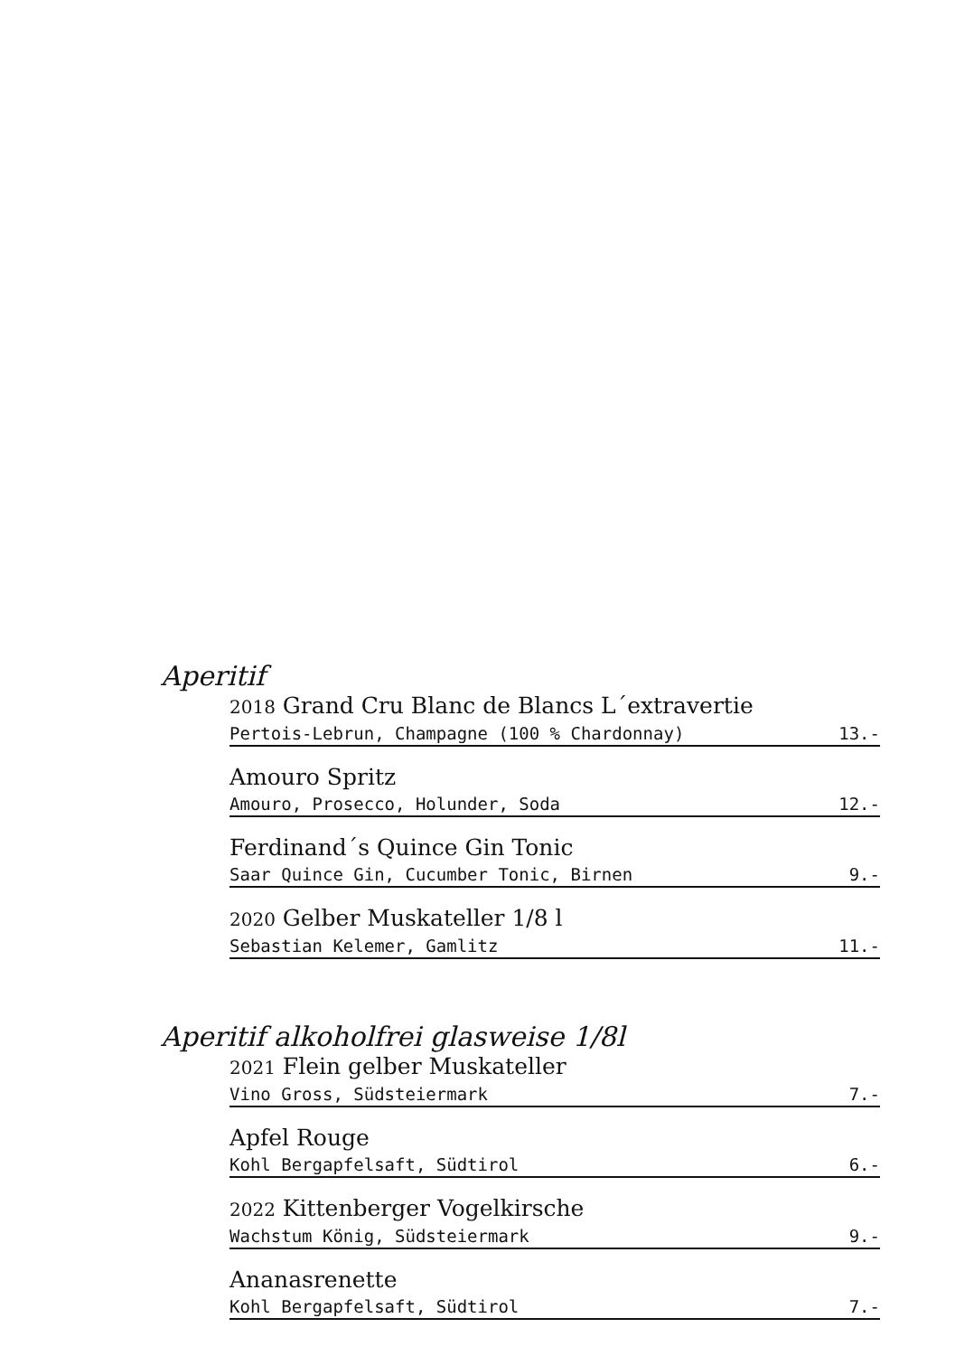Aperitif
2018 Grand Cru Blanc de Blancs L´extravertie
Pertois-Lebrun, Champagne (100 % Chardonnay) 13.-
Amouro Spritz
Amouro, Prosecco, Holunder, Soda 12.-
Ferdinand´s Quince Gin Tonic
Saar Quince Gin, Cucumber Tonic, Birnen 9.-
2020 Gelber Muskateller 1/8 l
Sebastian Kelemer, Gamlitz 11.-
Aperitif alkoholfrei glasweise 1/8l
2021 Flein gelber Muskateller
Vino Gross, Südsteiermark 7.-
Apfel Rouge
Kohl Bergapfelsaft, Südtirol 6.-
2022 Kittenberger Vogelkirsche
Wachstum König, Südsteiermark 9.-
Ananasrenette
Kohl Bergapfelsaft, Südtirol 7.-